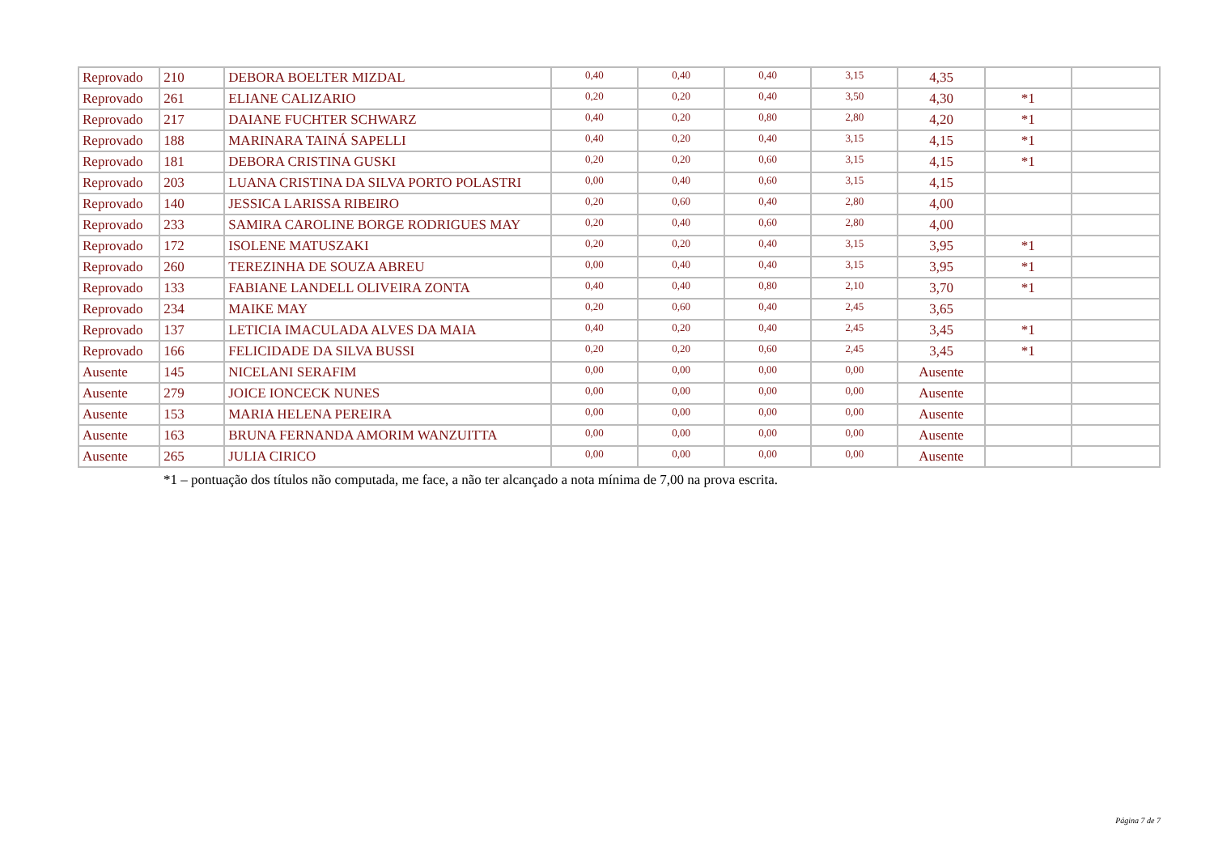| Reprovado | 210 | DEBORA BOELTER MIZDAL | 0,40 | 0,40 | 0,40 | 3,15 | 4,35 | | |
| Reprovado | 261 | ELIANE CALIZARIO | 0,20 | 0,20 | 0,40 | 3,50 | 4,30 | *1 | |
| Reprovado | 217 | DAIANE FUCHTER SCHWARZ | 0,40 | 0,20 | 0,80 | 2,80 | 4,20 | *1 | |
| Reprovado | 188 | MARINARA TAINÁ SAPELLI | 0,40 | 0,20 | 0,40 | 3,15 | 4,15 | *1 | |
| Reprovado | 181 | DEBORA CRISTINA GUSKI | 0,20 | 0,20 | 0,60 | 3,15 | 4,15 | *1 | |
| Reprovado | 203 | LUANA CRISTINA DA SILVA PORTO POLASTRI | 0,00 | 0,40 | 0,60 | 3,15 | 4,15 | | |
| Reprovado | 140 | JESSICA LARISSA RIBEIRO | 0,20 | 0,60 | 0,40 | 2,80 | 4,00 | | |
| Reprovado | 233 | SAMIRA CAROLINE BORGE RODRIGUES MAY | 0,20 | 0,40 | 0,60 | 2,80 | 4,00 | | |
| Reprovado | 172 | ISOLENE MATUSZAKI | 0,20 | 0,20 | 0,40 | 3,15 | 3,95 | *1 | |
| Reprovado | 260 | TEREZINHA DE SOUZA ABREU | 0,00 | 0,40 | 0,40 | 3,15 | 3,95 | *1 | |
| Reprovado | 133 | FABIANE LANDELL OLIVEIRA ZONTA | 0,40 | 0,40 | 0,80 | 2,10 | 3,70 | *1 | |
| Reprovado | 234 | MAIKE MAY | 0,20 | 0,60 | 0,40 | 2,45 | 3,65 | | |
| Reprovado | 137 | LETICIA IMACULADA ALVES DA MAIA | 0,40 | 0,20 | 0,40 | 2,45 | 3,45 | *1 | |
| Reprovado | 166 | FELICIDADE DA SILVA BUSSI | 0,20 | 0,20 | 0,60 | 2,45 | 3,45 | *1 | |
| Ausente | 145 | NICELANI SERAFIM | 0,00 | 0,00 | 0,00 | 0,00 | Ausente | | |
| Ausente | 279 | JOICE IONCECK NUNES | 0,00 | 0,00 | 0,00 | 0,00 | Ausente | | |
| Ausente | 153 | MARIA HELENA PEREIRA | 0,00 | 0,00 | 0,00 | 0,00 | Ausente | | |
| Ausente | 163 | BRUNA FERNANDA AMORIM WANZUITTA | 0,00 | 0,00 | 0,00 | 0,00 | Ausente | | |
| Ausente | 265 | JULIA CIRICO | 0,00 | 0,00 | 0,00 | 0,00 | Ausente | | |
*1 – pontuação dos títulos não computada, me face, a não ter alcançado a nota mínima de 7,00 na prova escrita.
Página 7 de 7